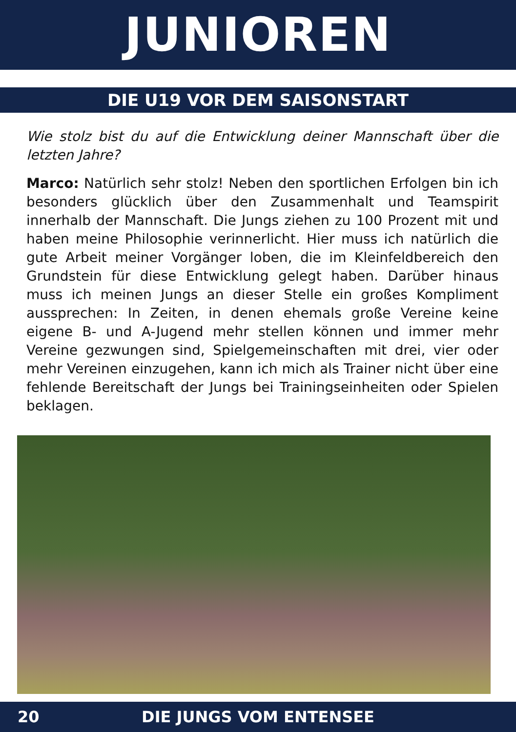JUNIOREN
DIE U19 VOR DEM SAISONSTART
Wie stolz bist du auf die Entwicklung deiner Mannschaft über die letzten Jahre?
Marco: Natürlich sehr stolz! Neben den sportlichen Erfolgen bin ich besonders glücklich über den Zusammenhalt und Teamspirit innerhalb der Mannschaft. Die Jungs ziehen zu 100 Prozent mit und haben meine Philosophie verinnerlicht. Hier muss ich natürlich die gute Arbeit meiner Vorgänger loben, die im Kleinfeldbereich den Grundstein für diese Entwicklung gelegt haben. Darüber hinaus muss ich meinen Jungs an dieser Stelle ein großes Kompliment aussprechen: In Zeiten, in denen ehemals große Vereine keine eigene B- und A-Jugend mehr stellen können und immer mehr Vereine gezwungen sind, Spielgemeinschaften mit drei, vier oder mehr Vereinen einzugehen, kann ich mich als Trainer nicht über eine fehlende Bereitschaft der Jungs bei Trainingseinheiten oder Spielen beklagen.
20
DIE JUNGS VOM ENTENSEE